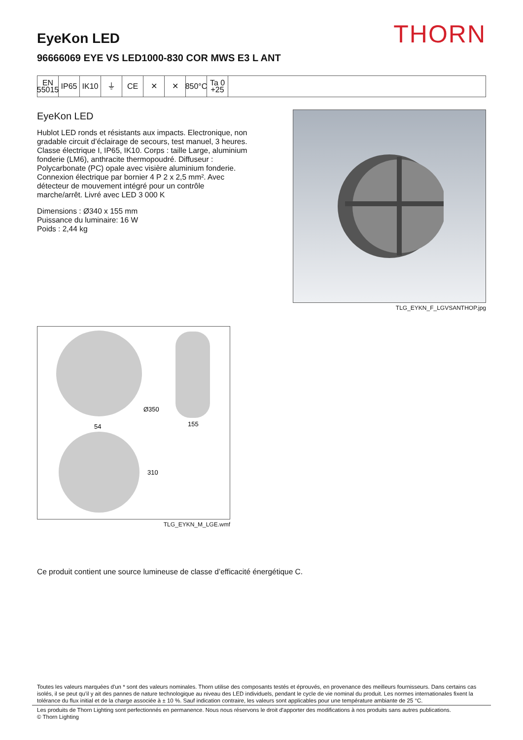THORN
EyeKon LED
96666069 EYE VS LED1000-830 COR MWS E3 L ANT
EN
55015
IP65 IK10 ⏚ CE ✕ ✕ 850°C
Ta 0
+25
EyeKon LED
Hublot LED ronds et résistants aux impacts. Electronique, non gradable circuit d’éclairage de secours, test manuel, 3 heures. Classe électrique I, IP65, IK10. Corps : taille Large, aluminium fonderie (LM6), anthracite thermopoudré. Diffuseur : Polycarbonate (PC) opale avec visière aluminium fonderie. Connexion électrique par bornier 4 P 2 x 2,5 mm². Avec détecteur de mouvement intégré pour un contrôle marche/arrêt. Livré avec LED 3 000 K
Dimensions : Ø340 x 155 mm
Puissance du luminaire: 16 W
Poids : 2,44 kg
TLG_EYKN_F_LGVSANTHOP.jpg
Ø350
155
54
310
TLG_EYKN_M_LGE.wmf
Ce produit contient une source lumineuse de classe d’efficacité énergétique C.
Toutes les valeurs marquées d'un * sont des valeurs nominales. Thorn utilise des composants testés et éprouvés, en provenance des meilleurs fournisseurs. Dans certains cas isolés, il se peut qu’il y ait des pannes de nature technologique au niveau des LED individuels, pendant le cycle de vie nominal du produit. Les normes internationales fixent la tolérance du flux initial et de la charge associée à ± 10 %. Sauf indication contraire, les valeurs sont applicables pour une température ambiante de 25 °C.
Les produits de Thorn Lighting sont perfectionnés en permanence. Nous nous réservons le droit d'apporter des modifications à nos produits sans autres publications.
© Thorn Lighting